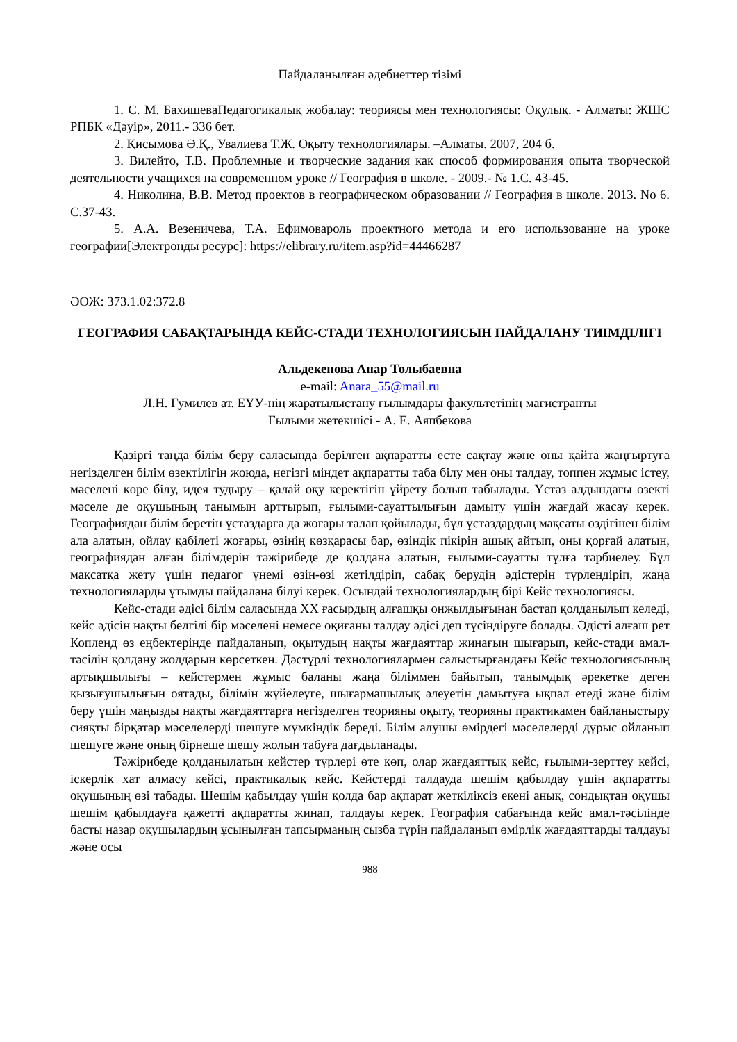Пайдаланылған әдебиеттер тізімі
1. С. М. БахишеваПедагогикалық жобалау: теориясы мен технологиясы: Оқулық. - Алматы: ЖШС РПБК «Дәуір», 2011.- 336 бет.
2. Қисымова Ә.Қ., Увалиева Т.Ж. Оқыту технологиялары. –Алматы. 2007, 204 б.
3. Вилейто, Т.В. Проблемные и творческие задания как способ формирования опыта творческой деятельности учащихся на современном уроке // География в школе. - 2009.- № 1.С. 43-45.
4. Николина, В.В. Метод проектов в географическом образовании // География в школе. 2013. No 6. С.37-43.
5. А.А. Везеничева, Т.А. Ефимовароль проектного метода и его использование на уроке географии[Электронды ресурс]: https://elibrary.ru/item.asp?id=44466287
ӘӨЖ: 373.1.02:372.8
ГЕОГРАФИЯ САБАҚТАРЫНДА КЕЙС-СТАДИ ТЕХНОЛОГИЯСЫН ПАЙДАЛАНУ ТИІМДІЛІГІ
Альдекенова Анар Толыбаевна
e-mail: Anara_55@mail.ru
Л.Н. Гумилев ат. ЕҰУ-нің жаратылыстану ғылымдары факультетінің магистранты
Ғылыми жетекшісі - А. Е. Аяпбекова
Қазіргі таңда білім беру саласында берілген ақпаратты есте сақтау және оны қайта жаңғыртуға негізделген білім өзектілігін жоюда, негізгі міндет ақпаратты таба білу мен оны талдау, топпен жұмыс істеу, мәселені көре білу, идея тудыру – қалай оқу керектігін үйрету болып табылады. Ұстаз алдындағы өзекті мәселе де оқушының танымын арттырып, ғылыми-сауаттылығын дамыту үшін жағдай жасау керек. Географиядан білім беретін ұстаздарға да жоғары талап қойылады, бұл ұстаздардың мақсаты өздігінен білім ала алатын, ойлау қабілеті жоғары, өзінің көзқарасы бар, өзіндік пікірін ашық айтып, оны қорғай алатын, географиядан алған білімдерін тәжірибеде де қолдана алатын, ғылыми-сауатты тұлға тәрбиелеу. Бұл мақсатқа жету үшін педагог үнемі өзін-өзі жетілдіріп, сабақ берудің әдістерін түрлендіріп, жаңа технологияларды ұтымды пайдалана білуі керек. Осындай технологиялардың бірі Кейс технологиясы.
Кейс-стади әдісі білім саласында XX ғасырдың алғашқы онжылдығынан бастап қолданылып келеді, кейс әдісін нақты белгілі бір мәселені немесе оқиғаны талдау әдісі деп түсіндіруге болады. Әдісті алғаш рет Копленд өз еңбектерінде пайдаланып, оқытудың нақты жағдаяттар жинағын шығарып, кейс-стади амал-тәсілін қолдану жолдарын көрсеткен. Дәстүрлі технологиялармен салыстырғандағы Кейс технологиясының артықшылығы – кейстермен жұмыс баланы жаңа біліммен байытып, танымдық әрекетке деген қызығушылығын оятады, білімін жүйелеуге, шығармашылық әлеуетін дамытуға ықпал етеді және білім беру үшін маңызды нақты жағдаяттарға негізделген теорияны оқыту, теорияны практикамен байланыстыру сияқты бірқатар мәселелерді шешуге мүмкіндік береді. Білім алушы өмірдегі мәселелерді дұрыс ойланып шешуге және оның бірнеше шешу жолын табуға дағдыланады.
Тәжірибеде қолданылатын кейстер түрлері өте көп, олар жағдаяттық кейс, ғылыми-зерттеу кейсі, іскерлік хат алмасу кейсі, практикалық кейс. Кейстерді талдауда шешім қабылдау үшін ақпаратты оқушының өзі табады. Шешім қабылдау үшін қолда бар ақпарат жеткіліксіз екені анық, сондықтан оқушы шешім қабылдауға қажетті ақпаратты жинап, талдауы керек. География сабағында кейс амал-тәсілінде басты назар оқушылардың ұсынылған тапсырманың сызба түрін пайдаланып өмірлік жағдаяттарды талдауы және осы
988